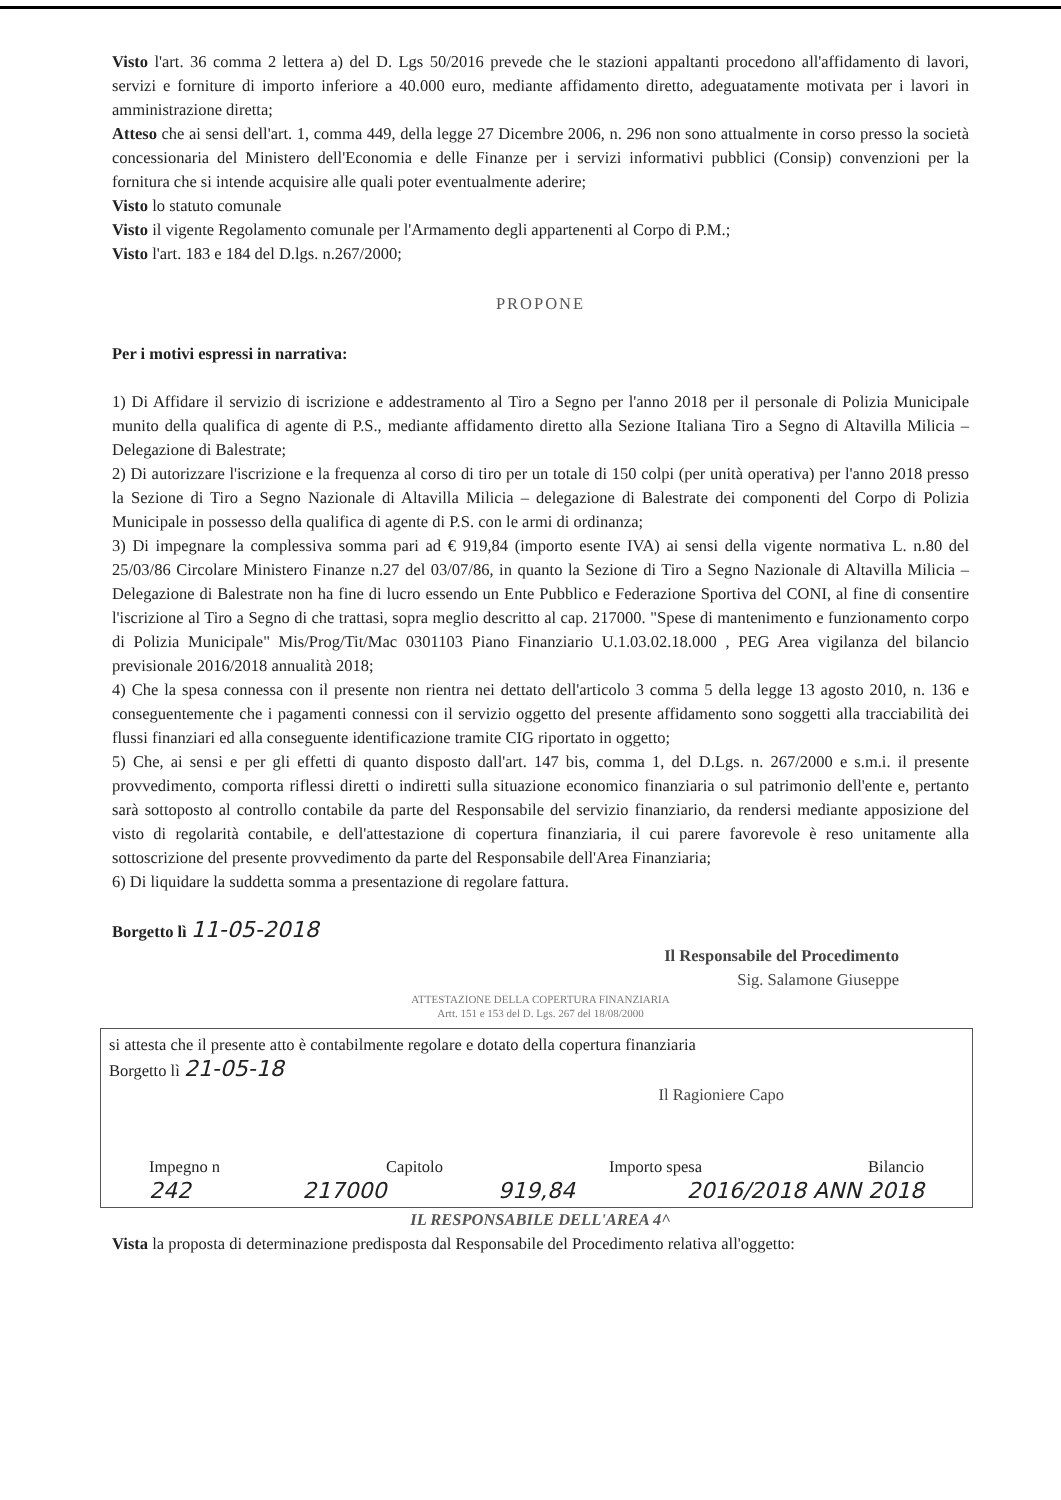Visto l'art. 36 comma 2 lettera a) del D. Lgs 50/2016 prevede che le stazioni appaltanti procedono all'affidamento di lavori, servizi e forniture di importo inferiore a 40.000 euro, mediante affidamento diretto, adeguatamente motivata per i lavori in amministrazione diretta;
Atteso che ai sensi dell'art. 1, comma 449, della legge 27 Dicembre 2006, n. 296 non sono attualmente in corso presso la società concessionaria del Ministero dell'Economia e delle Finanze per i servizi informativi pubblici (Consip) convenzioni per la fornitura che si intende acquisire alle quali poter eventualmente aderire;
Visto lo statuto comunale
Visto il vigente Regolamento comunale per l'Armamento degli appartenenti al Corpo di P.M.;
Visto l'art. 183 e 184 del D.lgs. n.267/2000;
PROPONE
Per i motivi espressi in narrativa:
1) Di Affidare il servizio di iscrizione e addestramento al Tiro a Segno per l'anno 2018 per il personale di Polizia Municipale munito della qualifica di agente di P.S., mediante affidamento diretto alla Sezione Italiana Tiro a Segno di Altavilla Milicia – Delegazione di Balestrate;
2) Di autorizzare l'iscrizione e la frequenza al corso di tiro per un totale di 150 colpi (per unità operativa) per l'anno 2018 presso la Sezione di Tiro a Segno Nazionale di Altavilla Milicia – delegazione di Balestrate dei componenti del Corpo di Polizia Municipale in possesso della qualifica di agente di P.S. con le armi di ordinanza;
3) Di impegnare la complessiva somma pari ad € 919,84 (importo esente IVA) ai sensi della vigente normativa L. n.80 del 25/03/86 Circolare Ministero Finanze n.27 del 03/07/86, in quanto la Sezione di Tiro a Segno Nazionale di Altavilla Milicia – Delegazione di Balestrate non ha fine di lucro essendo un Ente Pubblico e Federazione Sportiva del CONI, al fine di consentire l'iscrizione al Tiro a Segno di che trattasi, sopra meglio descritto al cap. 217000. "Spese di mantenimento e funzionamento corpo di Polizia Municipale" Mis/Prog/Tit/Mac 0301103 Piano Finanziario U.1.03.02.18.000 , PEG Area vigilanza del bilancio previsionale 2016/2018 annualità 2018;
4) Che la spesa connessa con il presente non rientra nei dettato dell'articolo 3 comma 5 della legge 13 agosto 2010, n. 136 e conseguentemente che i pagamenti connessi con il servizio oggetto del presente affidamento sono soggetti alla tracciabilità dei flussi finanziari ed alla conseguente identificazione tramite CIG riportato in oggetto;
5) Che, ai sensi e per gli effetti di quanto disposto dall'art. 147 bis, comma 1, del D.Lgs. n. 267/2000 e s.m.i. il presente provvedimento, comporta riflessi diretti o indiretti sulla situazione economico finanziaria o sul patrimonio dell'ente e, pertanto sarà sottoposto al controllo contabile da parte del Responsabile del servizio finanziario, da rendersi mediante apposizione del visto di regolarità contabile, e dell'attestazione di copertura finanziaria, il cui parere favorevole è reso unitamente alla sottoscrizione del presente provvedimento da parte del Responsabile dell'Area Finanziaria;
6) Di liquidare la suddetta somma a presentazione di regolare fattura.
Borgetto lì 11-05-2018
Il Responsabile del Procedimento
Sig. Salamone Giuseppe
ATTESTAZIONE DELLA COPERTURA FINANZIARIA
Artt. 151 e 153 del D. Lgs. 267 del 18/08/2000
si attesta che il presente atto è contabilmente regolare e dotato della copertura finanziaria
Borgetto lì 21-05-18
Il Ragioniere Capo
Impegno n Capitolo Importo spesa Bilancio
242 217000 919,84 2016/2018 ANN 2018
IL RESPONSABILE DELL'AREA 4^
Vista la proposta di determinazione predisposta dal Responsabile del Procedimento relativa all'oggetto: